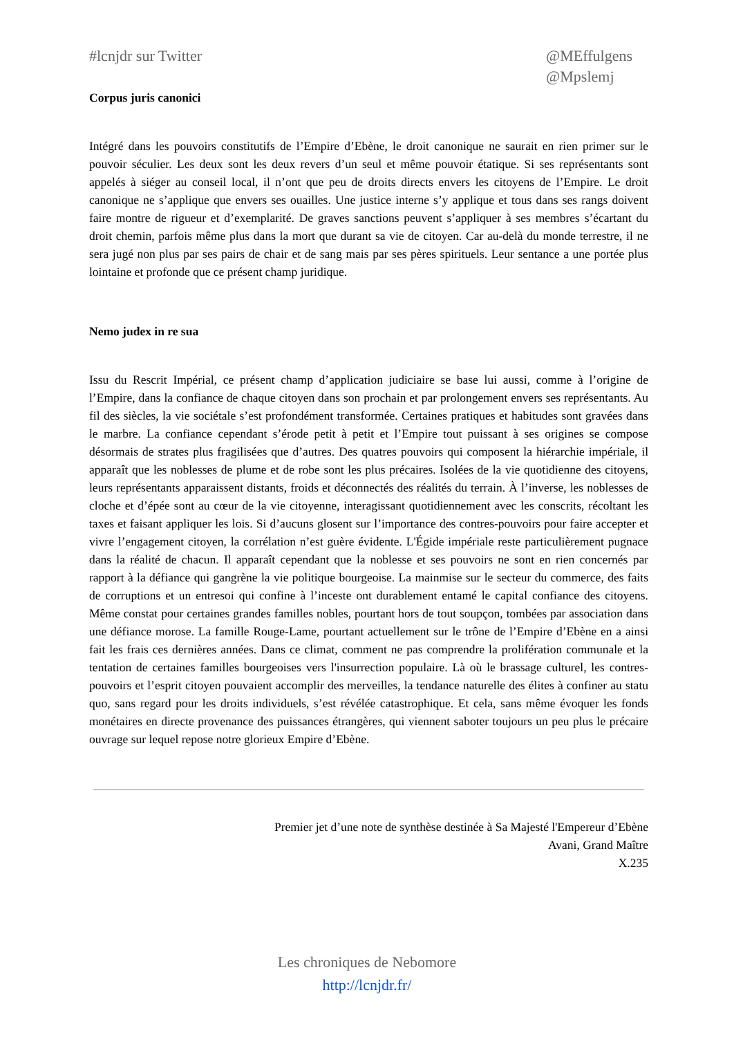#lcnjdr sur Twitter @MEffulgens
@Mpslemj
Corpus juris canonici
Intégré dans les pouvoirs constitutifs de l’Empire d’Ebène, le droit canonique ne saurait en rien primer sur le pouvoir séculier. Les deux sont les deux revers d’un seul et même pouvoir étatique. Si ses représentants sont appelés à siéger au conseil local, il n’ont que peu de droits directs envers les citoyens de l’Empire. Le droit canonique ne s’applique que envers ses ouailles. Une justice interne s’y applique et tous dans ses rangs doivent faire montre de rigueur et d’exemplarité. De graves sanctions peuvent s’appliquer à ses membres s’écartant du droit chemin, parfois même plus dans la mort que durant sa vie de citoyen. Car au-delà du monde terrestre, il ne sera jugé non plus par ses pairs de chair et de sang mais par ses pères spirituels. Leur sentance a une portée plus lointaine et profonde que ce présent champ juridique.
Nemo judex in re sua
Issu du Rescrit Impérial, ce présent champ d’application judiciaire se base lui aussi, comme à l’origine de l’Empire, dans la confiance de chaque citoyen dans son prochain et par prolongement envers ses représentants. Au fil des siècles, la vie sociétale s’est profondément transformée. Certaines pratiques et habitudes sont gravées dans le marbre. La confiance cependant s’érode petit à petit et l’Empire tout puissant à ses origines se compose désormais de strates plus fragilisées que d’autres. Des quatres pouvoirs qui composent la hiérarchie impériale, il apparaît que les noblesses de plume et de robe sont les plus précaires. Isolées de la vie quotidienne des citoyens, leurs représentants apparaissent distants, froids et déconnectés des réalités du terrain. À l’inverse, les noblesses de cloche et d’épée sont au cœur de la vie citoyenne, interagissant quotidiennement avec les conscrits, récoltant les taxes et faisant appliquer les lois. Si d’aucuns glosent sur l’importance des contres-pouvoirs pour faire accepter et vivre l’engagement citoyen, la corrélation n’est guère évidente. L'Égide impériale reste particulièrement pugnace dans la réalité de chacun. Il apparaît cependant que la noblesse et ses pouvoirs ne sont en rien concernés par rapport à la défiance qui gangrène la vie politique bourgeoise. La mainmise sur le secteur du commerce, des faits de corruptions et un entresoi qui confine à l’inceste ont durablement entamé le capital confiance des citoyens. Même constat pour certaines grandes familles nobles, pourtant hors de tout soupçon, tombées par association dans une défiance morose. La famille Rouge-Lame, pourtant actuellement sur le trône de l’Empire d’Ebène en a ainsi fait les frais ces dernières années. Dans ce climat, comment ne pas comprendre la prolifération communale et la tentation de certaines familles bourgeoises vers l'insurrection populaire. Là où le brassage culturel, les contres-pouvoirs et l’esprit citoyen pouvaient accomplir des merveilles, la tendance naturelle des élites à confiner au statu quo, sans regard pour les droits individuels, s’est révélée catastrophique. Et cela, sans même évoquer les fonds monétaires en directe provenance des puissances étrangères, qui viennent saboter toujours un peu plus le précaire ouvrage sur lequel repose notre glorieux Empire d’Ebène.
Premier jet d’une note de synthèse destinée à Sa Majesté l'Empereur d’Ebène
Avani, Grand Maître
X.235
Les chroniques de Nebomore
http://lcnjdr.fr/